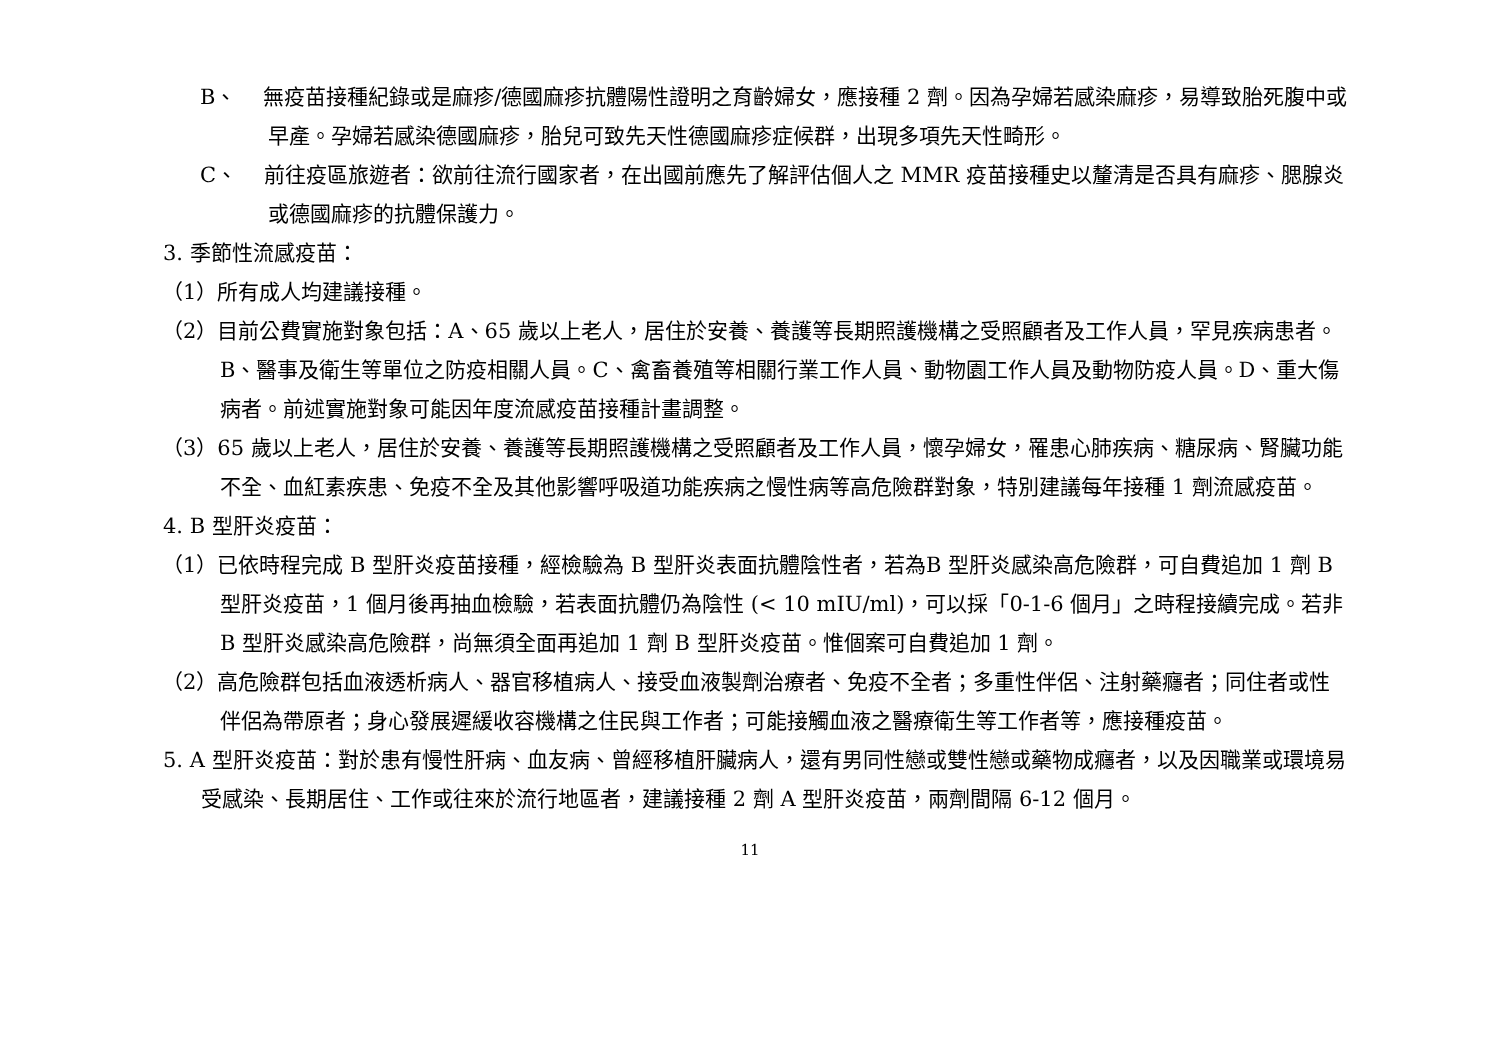B、 無疫苗接種紀錄或是麻疹/德國麻疹抗體陽性證明之育齡婦女，應接種 2 劑。因為孕婦若感染麻疹，易導致胎死腹中或早產。孕婦若感染德國麻疹，胎兒可致先天性德國麻疹症候群，出現多項先天性畸形。
C、 前往疫區旅遊者：欲前往流行國家者，在出國前應先了解評估個人之 MMR 疫苗接種史以釐清是否具有麻疹、腮腺炎或德國麻疹的抗體保護力。
3. 季節性流感疫苗：
（1）所有成人均建議接種。
（2）目前公費實施對象包括：A、65 歲以上老人，居住於安養、養護等長期照護機構之受照顧者及工作人員，罕見疾病患者。B、醫事及衛生等單位之防疫相關人員。C、禽畜養殖等相關行業工作人員、動物園工作人員及動物防疫人員。D、重大傷病者。前述實施對象可能因年度流感疫苗接種計畫調整。
（3）65 歲以上老人，居住於安養、養護等長期照護機構之受照顧者及工作人員，懷孕婦女，罹患心肺疾病、糖尿病、腎臟功能不全、血紅素疾患、免疫不全及其他影響呼吸道功能疾病之慢性病等高危險群對象，特別建議每年接種 1 劑流感疫苗。
4. B 型肝炎疫苗：
（1）已依時程完成 B 型肝炎疫苗接種，經檢驗為 B 型肝炎表面抗體陰性者，若為B 型肝炎感染高危險群，可自費追加 1 劑 B 型肝炎疫苗，1 個月後再抽血檢驗，若表面抗體仍為陰性 (< 10 mIU/ml)，可以採「0-1-6 個月」之時程接續完成。若非B 型肝炎感染高危險群，尚無須全面再追加 1 劑 B 型肝炎疫苗。惟個案可自費追加 1 劑。
（2）高危險群包括血液透析病人、器官移植病人、接受血液製劑治療者、免疫不全者；多重性伴侶、注射藥癮者；同住者或性伴侶為帶原者；身心發展遲緩收容機構之住民與工作者；可能接觸血液之醫療衛生等工作者等，應接種疫苗。
5. A 型肝炎疫苗：對於患有慢性肝病、血友病、曾經移植肝臟病人，還有男同性戀或雙性戀或藥物成癮者，以及因職業或環境易受感染、長期居住、工作或往來於流行地區者，建議接種 2 劑 A 型肝炎疫苗，兩劑間隔 6-12 個月。
11